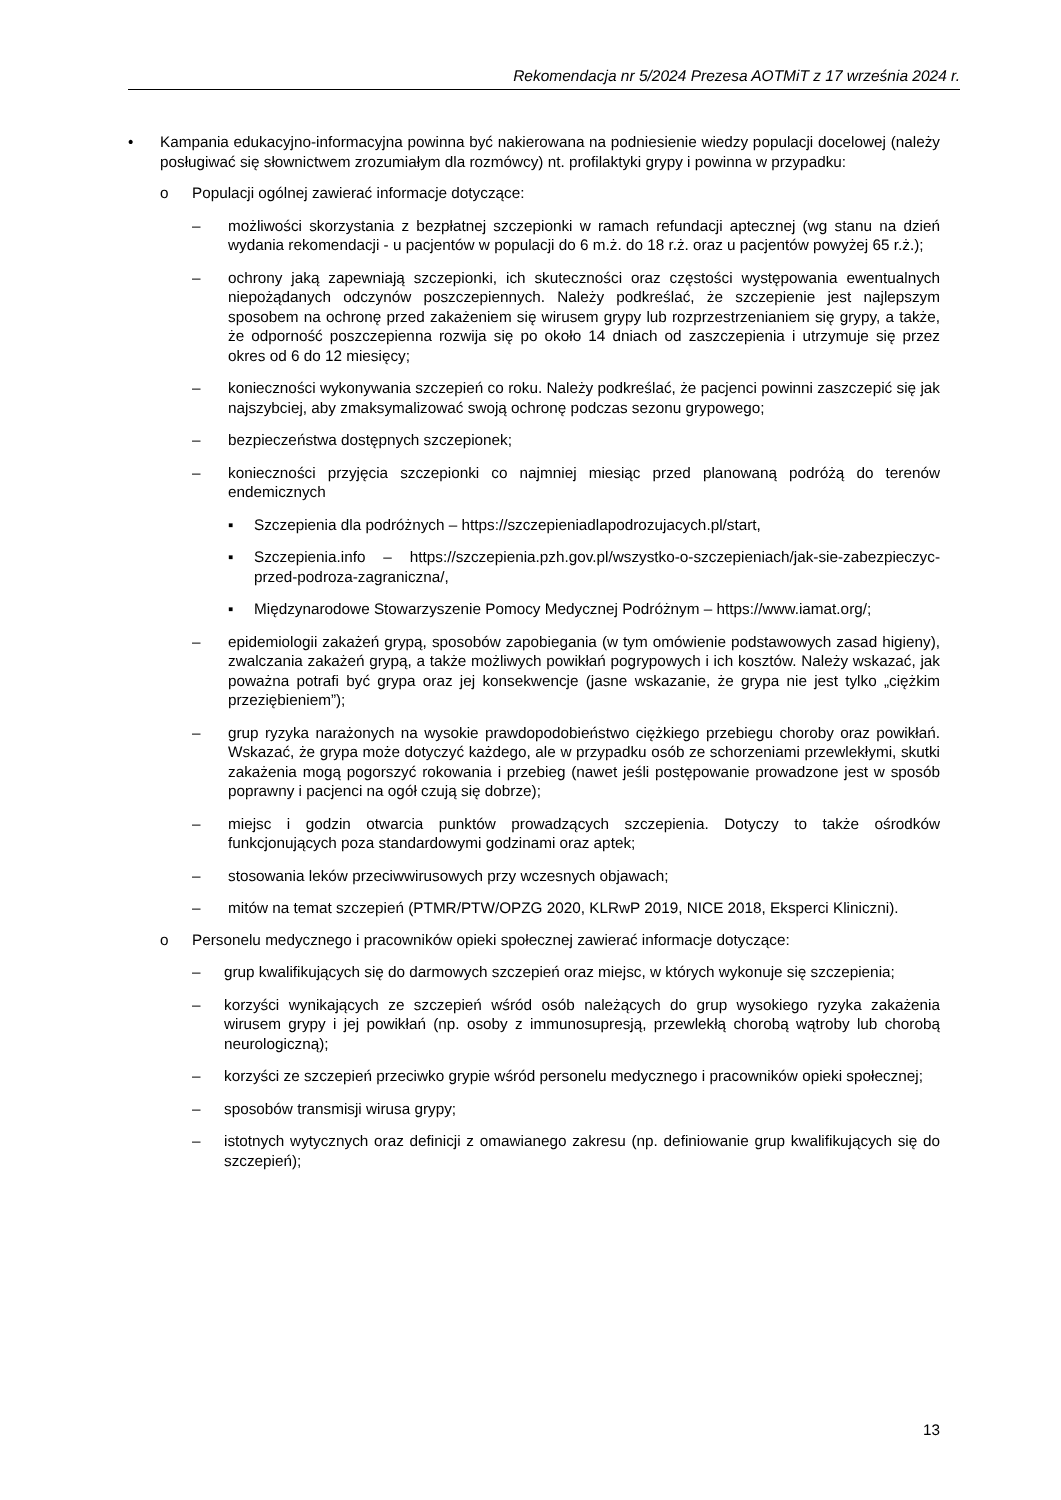Rekomendacja nr 5/2024 Prezesa AOTMiT z 17 września 2024 r.
• Kampania edukacyjno-informacyjna powinna być nakierowana na podniesienie wiedzy populacji docelowej (należy posługiwać się słownictwem zrozumiałym dla rozmówcy) nt. profilaktyki grypy i powinna w przypadku:
o Populacji ogólnej zawierać informacje dotyczące:
– możliwości skorzystania z bezpłatnej szczepionki w ramach refundacji aptecznej (wg stanu na dzień wydania rekomendacji - u pacjentów w populacji do 6 m.ż. do 18 r.ż. oraz u pacjentów powyżej 65 r.ż.);
– ochrony jaką zapewniają szczepionki, ich skuteczności oraz częstości występowania ewentualnych niepożądanych odczynów poszczepiennych. Należy podkreślać, że szczepienie jest najlepszym sposobem na ochronę przed zakażeniem się wirusem grypy lub rozprzestrzenianiem się grypy, a także, że odporność poszczepienna rozwija się po około 14 dniach od zaszczepienia i utrzymuje się przez okres od 6 do 12 miesięcy;
– konieczności wykonywania szczepień co roku. Należy podkreślać, że pacjenci powinni zaszczepić się jak najszybciej, aby zmaksymalizować swoją ochronę podczas sezonu grypowego;
– bezpieczeństwa dostępnych szczepionek;
– konieczności przyjęcia szczepionki co najmniej miesiąc przed planowaną podróżą do terenów endemicznych
▪ Szczepienia dla podróżnych – https://szczepieniadlapodrozujacych.pl/start,
▪ Szczepienia.info – https://szczepienia.pzh.gov.pl/wszystko-o-szczepieniach/jak-sie-zabezpieczyc-przed-podroza-zagraniczna/,
▪ Międzynarodowe Stowarzyszenie Pomocy Medycznej Podróżnym – https://www.iamat.org/;
– epidemiologii zakażeń grypą, sposobów zapobiegania (w tym omówienie podstawowych zasad higieny), zwalczania zakażeń grypą, a także możliwych powikłań pogrypowych i ich kosztów. Należy wskazać, jak poważna potrafi być grypa oraz jej konsekwencje (jasne wskazanie, że grypa nie jest tylko „ciężkim przeziębieniem”);
– grup ryzyka narażonych na wysokie prawdopodobieństwo ciężkiego przebiegu choroby oraz powikłań. Wskazać, że grypa może dotyczyć każdego, ale w przypadku osób ze schorzeniami przewlekłymi, skutki zakażenia mogą pogorszyć rokowania i przebieg (nawet jeśli postępowanie prowadzone jest w sposób poprawny i pacjenci na ogół czują się dobrze);
– miejsc i godzin otwarcia punktów prowadzących szczepienia. Dotyczy to także ośrodków funkcjonujących poza standardowymi godzinami oraz aptek;
– stosowania leków przeciwwirusowych przy wczesnych objawach;
– mitów na temat szczepień (PTMR/PTW/OPZG 2020, KLRwP 2019, NICE 2018, Eksperci Kliniczni).
o Personelu medycznego i pracowników opieki społecznej zawierać informacje dotyczące:
– grup kwalifikujących się do darmowych szczepień oraz miejsc, w których wykonuje się szczepienia;
– korzyści wynikających ze szczepień wśród osób należących do grup wysokiego ryzyka zakażenia wirusem grypy i jej powikłań (np. osoby z immunosupresją, przewlekłą chorobą wątroby lub chorobą neurologiczną);
– korzyści ze szczepień przeciwko grypie wśród personelu medycznego i pracowników opieki społecznej;
– sposobów transmisji wirusa grypy;
– istotnych wytycznych oraz definicji z omawianego zakresu (np. definiowanie grup kwalifikujących się do szczepień);
13